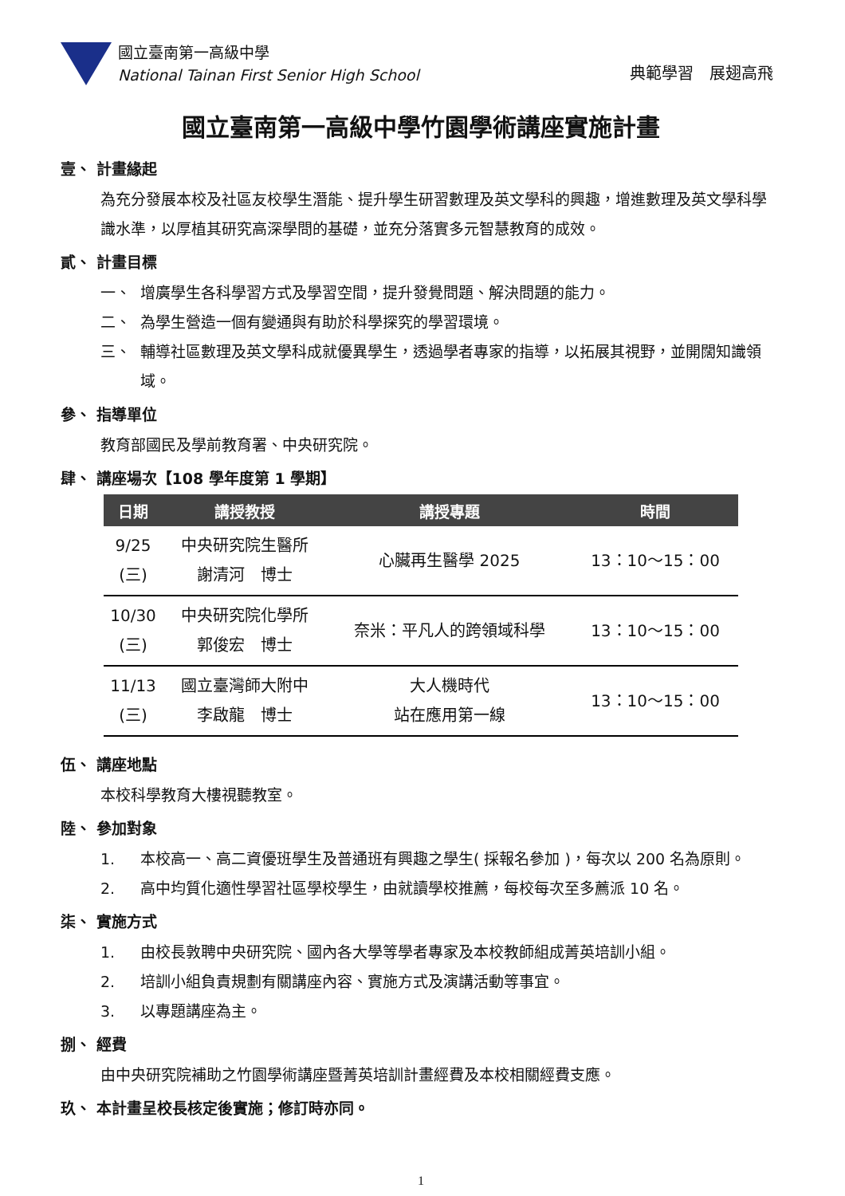國立臺南第一高級中學
National Tainan First Senior High School
典範學習　展翅高飛
國立臺南第一高級中學竹園學術講座實施計畫
壹、 計畫緣起
為充分發展本校及社區友校學生潛能、提升學生研習數理及英文學科的興趣，增進數理及英文學科學識水準，以厚植其研究高深學問的基礎，並充分落實多元智慧教育的成效。
貳、 計畫目標
一、 增廣學生各科學習方式及學習空間，提升發覺問題、解決問題的能力。
二、 為學生營造一個有變通與有助於科學探究的學習環境。
三、 輔導社區數理及英文學科成就優異學生，透過學者專家的指導，以拓展其視野，並開闊知識領域。
參、 指導單位
教育部國民及學前教育署、中央研究院。
肆、 講座場次【108 學年度第 1 學期】
| 日期 | 講授教授 | 講授專題 | 時間 |
| --- | --- | --- | --- |
| 9/25 (三) | 中央研究院生醫所 謝清河 博士 | 心臟再生醫學 2025 | 13：10～15：00 |
| 10/30 (三) | 中央研究院化學所 郭俊宏 博士 | 奈米：平凡人的跨領域科學 | 13：10～15：00 |
| 11/13 (三) | 國立臺灣師大附中 李啟龍 博士 | 大人機時代 站在應用第一線 | 13：10～15：00 |
伍、 講座地點
本校科學教育大樓視聽教室。
陸、 參加對象
1. 本校高一、高二資優班學生及普通班有興趣之學生( 採報名參加 )，每次以 200 名為原則。
2. 高中均質化適性學習社區學校學生，由就讀學校推薦，每校每次至多薦派 10 名。
柒、 實施方式
1. 由校長敦聘中央研究院、國內各大學等學者專家及本校教師組成菁英培訓小組。
2. 培訓小組負責規劃有關講座內容、實施方式及演講活動等事宜。
3. 以專題講座為主。
捌、 經費
由中央研究院補助之竹園學術講座暨菁英培訓計畫經費及本校相關經費支應。
玖、 本計畫呈校長核定後實施；修訂時亦同。
1